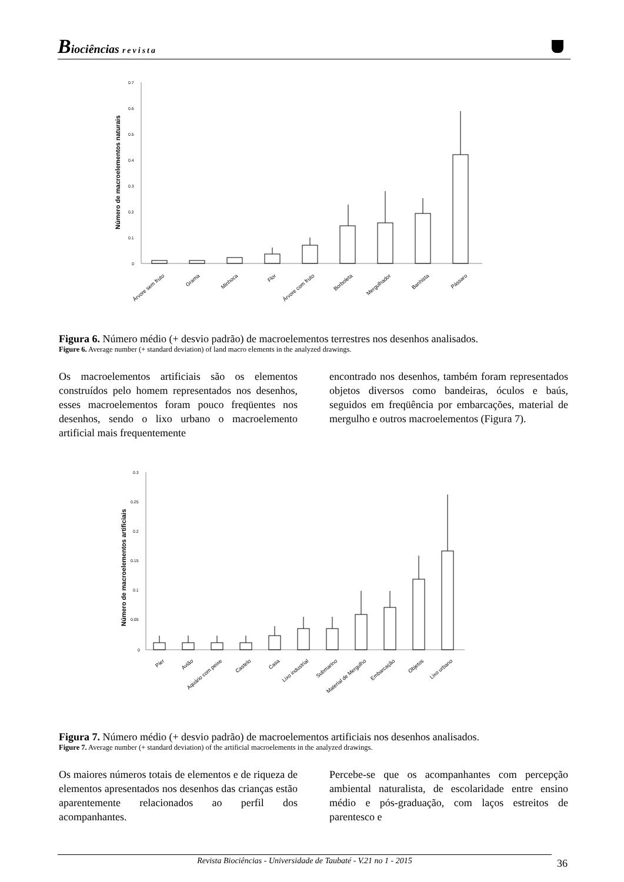Biociências revista
Número de macroelementos naturais
0.7
0.6
0.5
0.4
0.3
0.2
0.1
0
Árvore sem fruto
Grama
Minhoca
Flor
Árvore com fruto
Borboleta
Mergulhador
Banhista
Pássaro
Figura 6. Número médio (+ desvio padrão) de macroelementos terrestres nos desenhos analisados.
Figure 6. Average number (+ standard deviation) of land macro elements in the analyzed drawings.
Os macroelementos artificiais são os elementos construídos pelo homem representados nos desenhos, esses macroelementos foram pouco freqüentes nos desenhos, sendo o lixo urbano o macroelemento artificial mais frequentemente
encontrado nos desenhos, também foram representados objetos diversos como bandeiras, óculos e baús, seguidos em freqüência por embarcações, material de mergulho e outros macroelementos (Figura 7).
Número de macroelementos artificiais
0.3
0.25
0.2
0.15
0.1
0.05
0
Píer
Avião
Aquário com peixe
Castelo
Casa
Lixo industrial
Submarino
Material de Mergulho
Embarcação
Objetos
Lixo urbano
Figura 7. Número médio (+ desvio padrão) de macroelementos artificiais nos desenhos analisados.
Figure 7. Average number (+ standard deviation) of the artificial macroelements in the analyzed drawings.
Os maiores números totais de elementos e de riqueza de elementos apresentados nos desenhos das crianças estão aparentemente relacionados ao perfil dos acompanhantes.
Percebe-se que os acompanhantes com percepção ambiental naturalista, de escolaridade entre ensino médio e pós-graduação, com laços estreitos de parentesco e
Revista Biociências - Universidade de Taubaté - V.21 no 1 - 2015 36